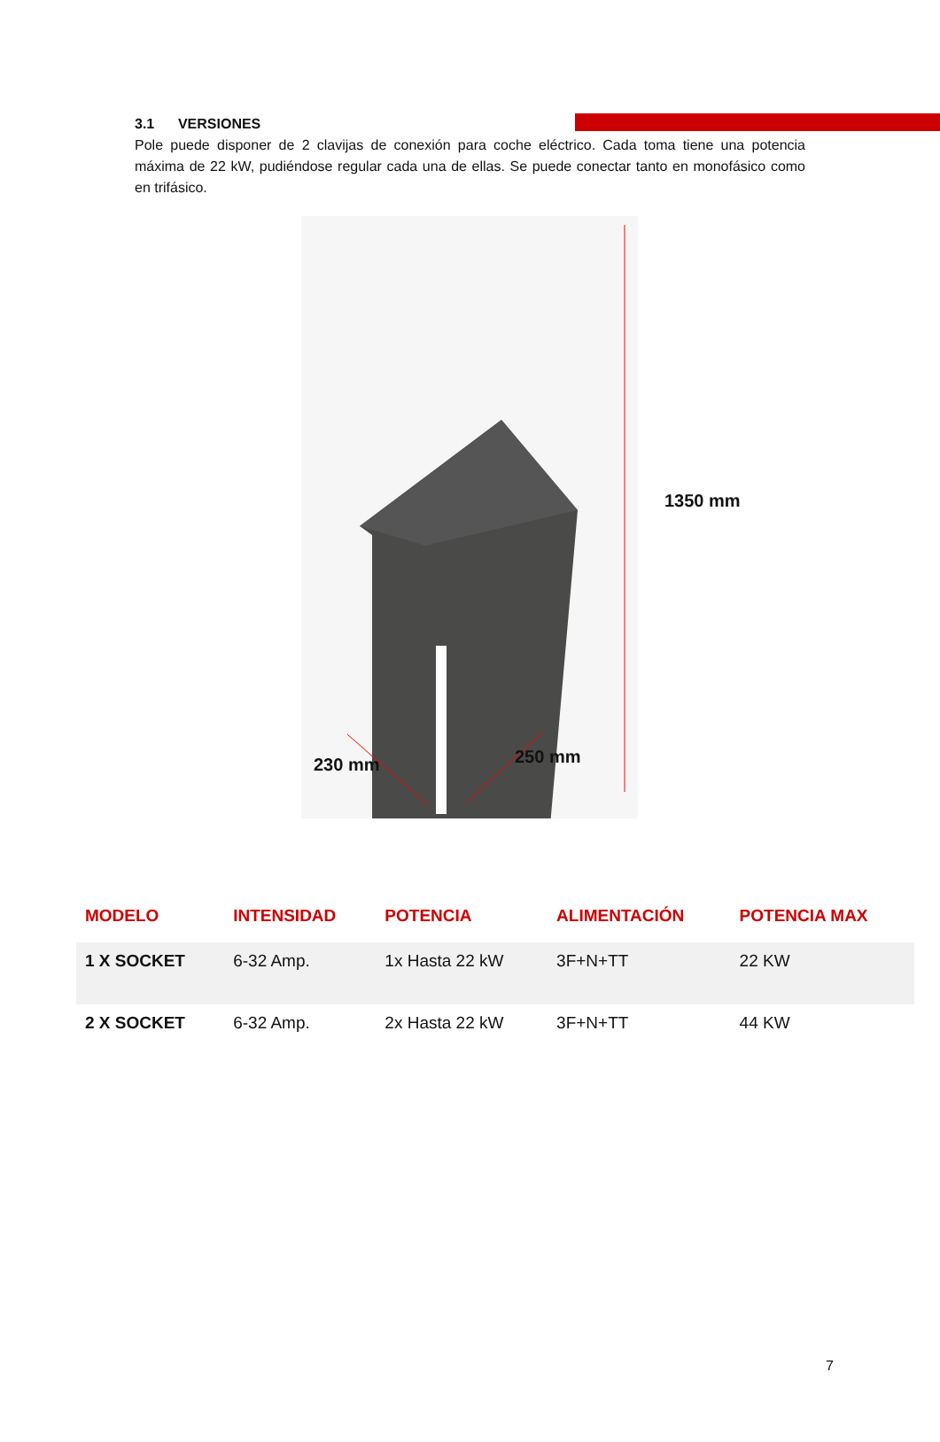3.1 VERSIONES
Pole puede disponer de 2 clavijas de conexión para coche eléctrico. Cada toma tiene una potencia máxima de 22 kW, pudiéndose regular cada una de ellas. Se puede conectar tanto en monofásico como en trifásico.
1350 mm
230 mm 250 mm
| MODELO | INTENSIDAD | POTENCIA | ALIMENTACIÓN | POTENCIA MAX |
| --- | --- | --- | --- | --- |
| 1 X SOCKET | 6-32 Amp. | 1x Hasta 22 kW | 3F+N+TT | 22 KW |
| 2 X SOCKET | 6-32 Amp. | 2x Hasta 22 kW | 3F+N+TT | 44 KW |
7